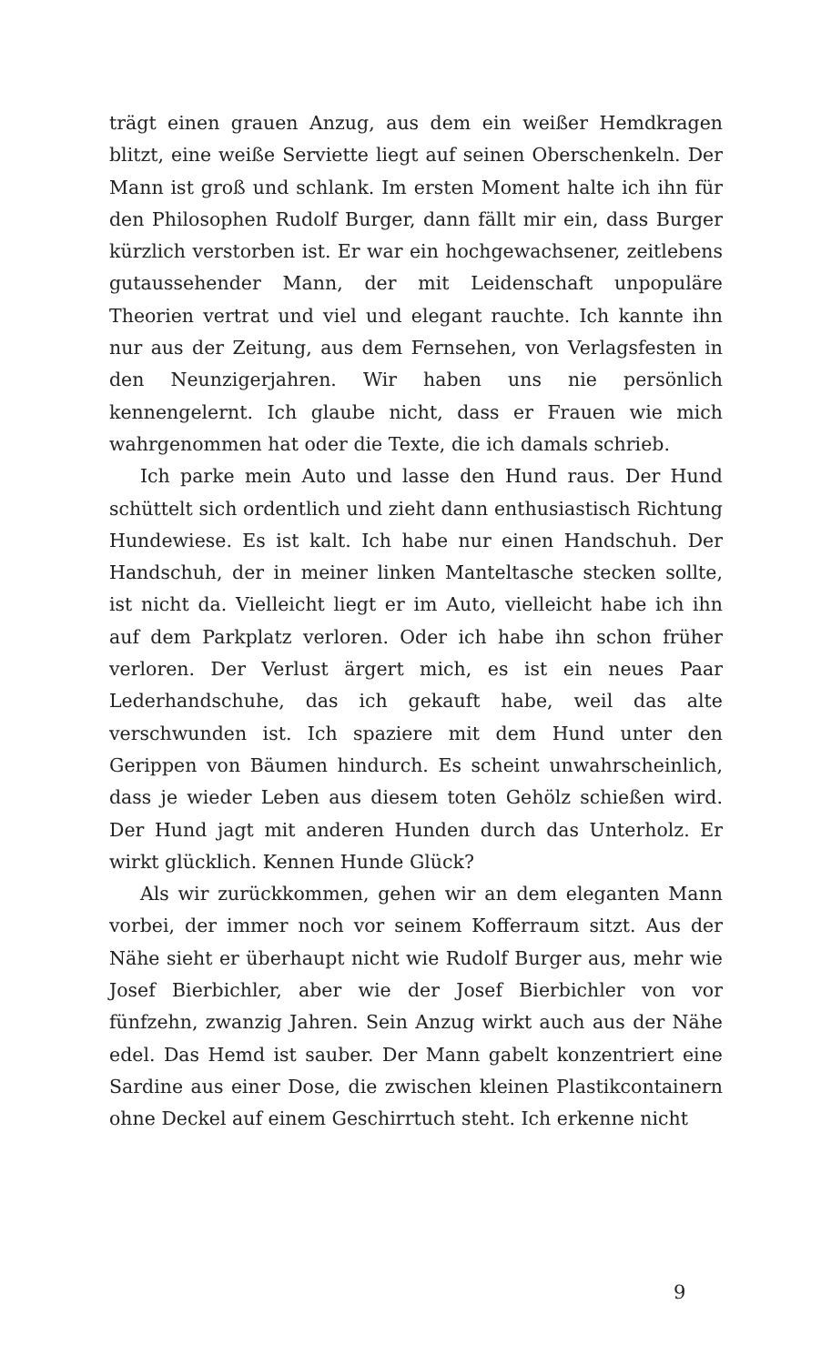trägt einen grauen Anzug, aus dem ein weißer Hemdkragen blitzt, eine weiße Serviette liegt auf seinen Oberschenkeln. Der Mann ist groß und schlank. Im ersten Moment halte ich ihn für den Philosophen Rudolf Burger, dann fällt mir ein, dass Burger kürzlich verstorben ist. Er war ein hochgewachsener, zeitlebens gutaussehender Mann, der mit Leidenschaft unpopuläre Theorien vertrat und viel und elegant rauchte. Ich kannte ihn nur aus der Zeitung, aus dem Fernsehen, von Verlagsfesten in den Neunzigerjahren. Wir haben uns nie persönlich kennengelernt. Ich glaube nicht, dass er Frauen wie mich wahrgenommen hat oder die Texte, die ich damals schrieb.
Ich parke mein Auto und lasse den Hund raus. Der Hund schüttelt sich ordentlich und zieht dann enthusiastisch Richtung Hundewiese. Es ist kalt. Ich habe nur einen Handschuh. Der Handschuh, der in meiner linken Manteltasche stecken sollte, ist nicht da. Vielleicht liegt er im Auto, vielleicht habe ich ihn auf dem Parkplatz verloren. Oder ich habe ihn schon früher verloren. Der Verlust ärgert mich, es ist ein neues Paar Lederhandschuhe, das ich gekauft habe, weil das alte verschwunden ist. Ich spaziere mit dem Hund unter den Gerippen von Bäumen hindurch. Es scheint unwahrscheinlich, dass je wieder Leben aus diesem toten Gehölz schießen wird. Der Hund jagt mit anderen Hunden durch das Unterholz. Er wirkt glücklich. Kennen Hunde Glück?
Als wir zurückkommen, gehen wir an dem eleganten Mann vorbei, der immer noch vor seinem Kofferraum sitzt. Aus der Nähe sieht er überhaupt nicht wie Rudolf Burger aus, mehr wie Josef Bierbichler, aber wie der Josef Bierbichler von vor fünfzehn, zwanzig Jahren. Sein Anzug wirkt auch aus der Nähe edel. Das Hemd ist sauber. Der Mann gabelt konzentriert eine Sardine aus einer Dose, die zwischen kleinen Plastikcontainern ohne Deckel auf einem Geschirrtuch steht. Ich erkenne nicht
9